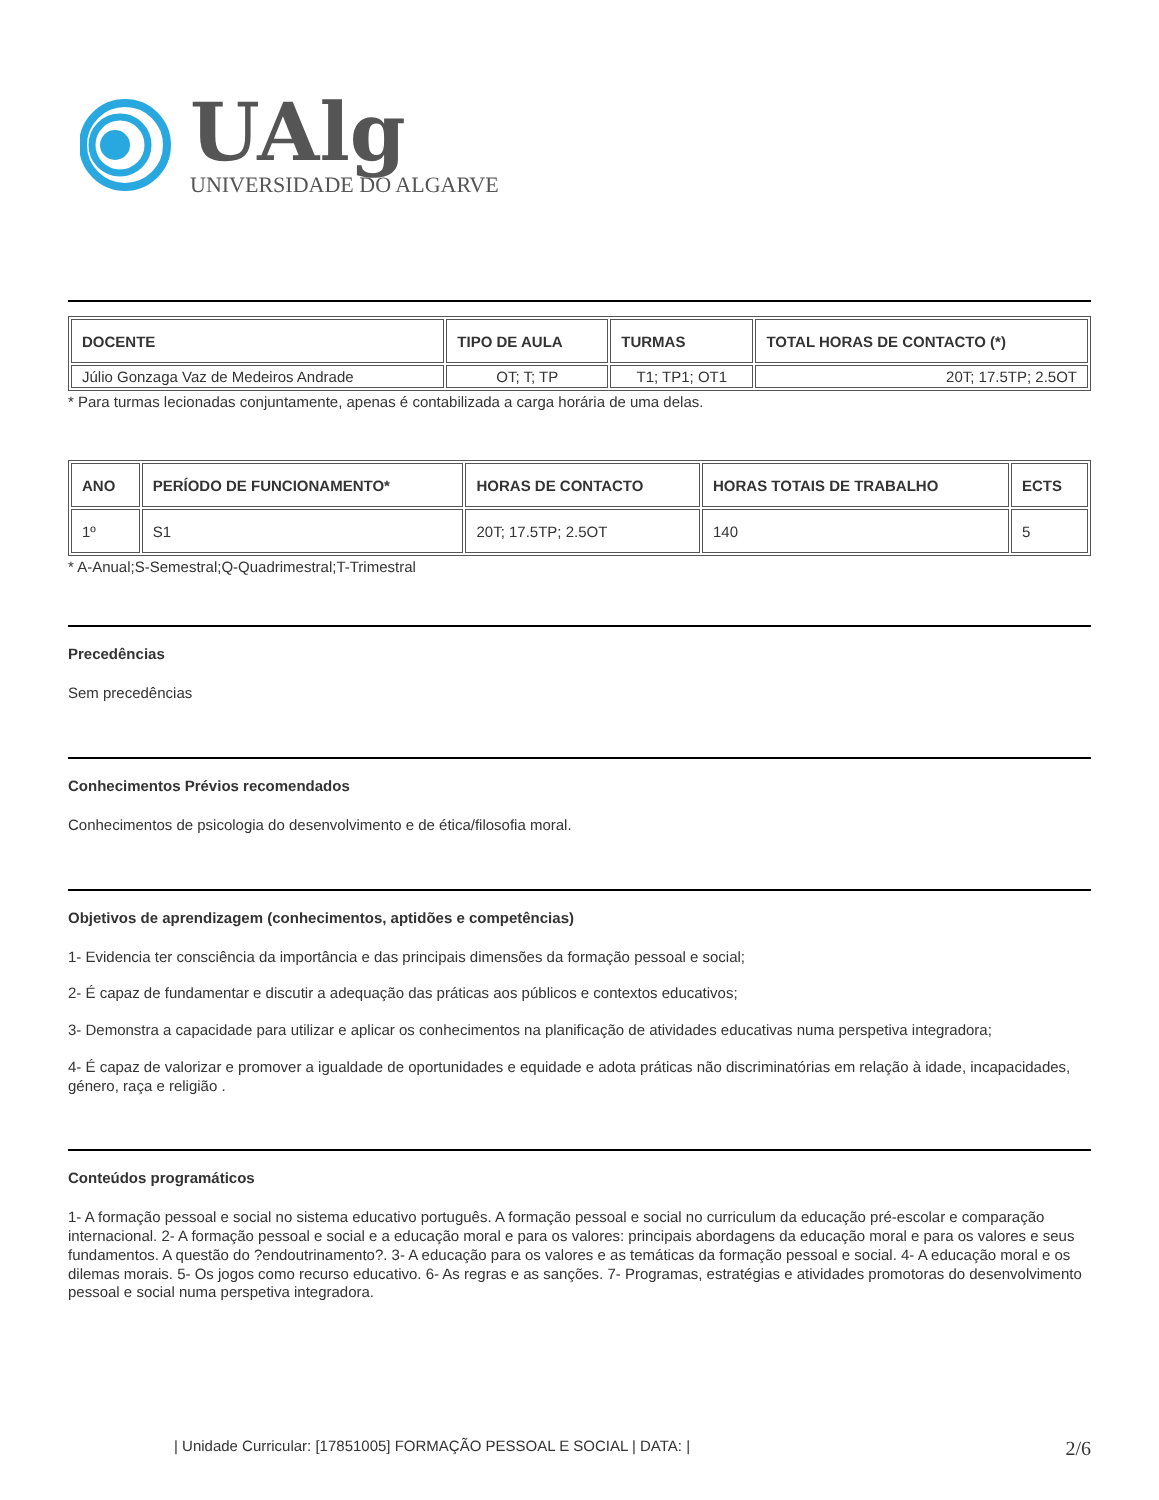UAlg
UNIVERSIDADE DO ALGARVE
| DOCENTE | TIPO DE AULA | TURMAS | TOTAL HORAS DE CONTACTO (*) |
| --- | --- | --- | --- |
| Júlio Gonzaga Vaz de Medeiros Andrade | OT; T; TP | T1; TP1; OT1 | 20T; 17.5TP; 2.5OT |
* Para turmas lecionadas conjuntamente, apenas é contabilizada a carga horária de uma delas.
| ANO | PERÍODO DE FUNCIONAMENTO* | HORAS DE CONTACTO | HORAS TOTAIS DE TRABALHO | ECTS |
| --- | --- | --- | --- | --- |
| 1º | S1 | 20T; 17.5TP; 2.5OT | 140 | 5 |
* A-Anual;S-Semestral;Q-Quadrimestral;T-Trimestral
Precedências
Sem precedências
Conhecimentos Prévios recomendados
Conhecimentos de psicologia do desenvolvimento e de ética/filosofia moral.
Objetivos de aprendizagem (conhecimentos, aptidões e competências)
1- Evidencia ter consciência da importância e das principais dimensões da formação pessoal e social;
2- É capaz de fundamentar e discutir a adequação das práticas aos públicos e contextos educativos;
3- Demonstra a capacidade para utilizar e aplicar os conhecimentos na planificação de atividades educativas numa perspetiva integradora;
4- É capaz de valorizar e promover a igualdade de oportunidades e equidade e adota práticas não discriminatórias em relação à idade, incapacidades, género, raça e religião .
Conteúdos programáticos
1- A formação pessoal e social no sistema educativo português. A formação pessoal e social no curriculum da educação pré-escolar e comparação internacional. 2- A formação pessoal e social e a educação moral e para os valores: principais abordagens da educação moral e para os valores e seus fundamentos. A questão do ?endoutrinamento?. 3- A educação para os valores e as temáticas da formação pessoal e social. 4- A educação moral e os dilemas morais. 5- Os jogos como recurso educativo. 6- As regras e as sanções. 7- Programas, estratégias e atividades promotoras do desenvolvimento pessoal e social numa perspetiva integradora.
| Unidade Curricular: [17851005] FORMAÇÃO PESSOAL E SOCIAL | DATA: | 2/6